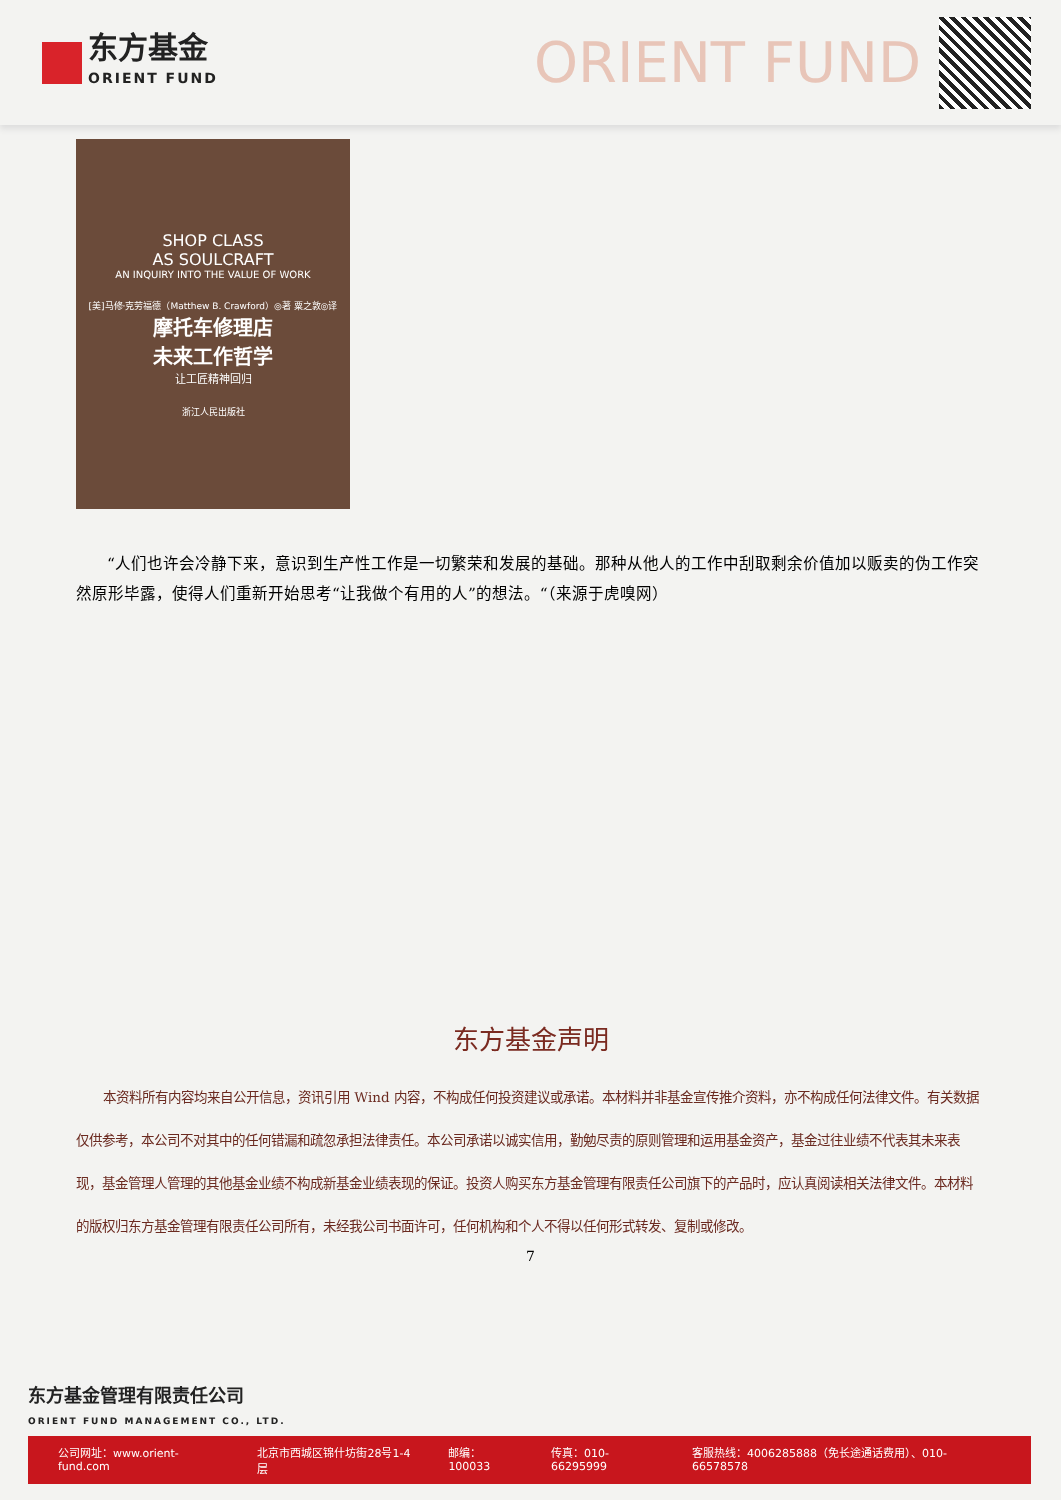东方基金
ORIENT FUND
ORIENT FUND
SHOP CLASS
AS SOULCRAFT
AN INQUIRY INTO THE VALUE OF WORK
[美]马修·克劳福德（Matthew B. Crawford）◎著 粟之敦◎译
摩托车修理店
未来工作哲学
让工匠精神回归
浙江人民出版社
“人们也许会冷静下来，意识到生产性工作是一切繁荣和发展的基础。那种从他人的工作中刮取剩余价值加以贩卖的伪工作突然原形毕露，使得人们重新开始思考“让我做个有用的人”的想法。“（来源于虎嗅网）
东方基金声明
本资料所有内容均来自公开信息，资讯引用 Wind 内容，不构成任何投资建议或承诺。本材料并非基金宣传推介资料，亦不构成任何法律文件。有关数据仅供参考，本公司不对其中的任何错漏和疏忽承担法律责任。本公司承诺以诚实信用，勤勉尽责的原则管理和运用基金资产，基金过往业绩不代表其未来表现，基金管理人管理的其他基金业绩不构成新基金业绩表现的保证。投资人购买东方基金管理有限责任公司旗下的产品时，应认真阅读相关法律文件。本材料的版权归东方基金管理有限责任公司所有，未经我公司书面许可，任何机构和个人不得以任何形式转发、复制或修改。
7
东方基金管理有限责任公司
ORIENT FUND MANAGEMENT CO., LTD.
公司网址：www.orient-fund.com 北京市西城区锦什坊街28号1-4层 邮编：100033 传真：010-66295999 客服热线：4006285888（免长途通话费用）、010-66578578